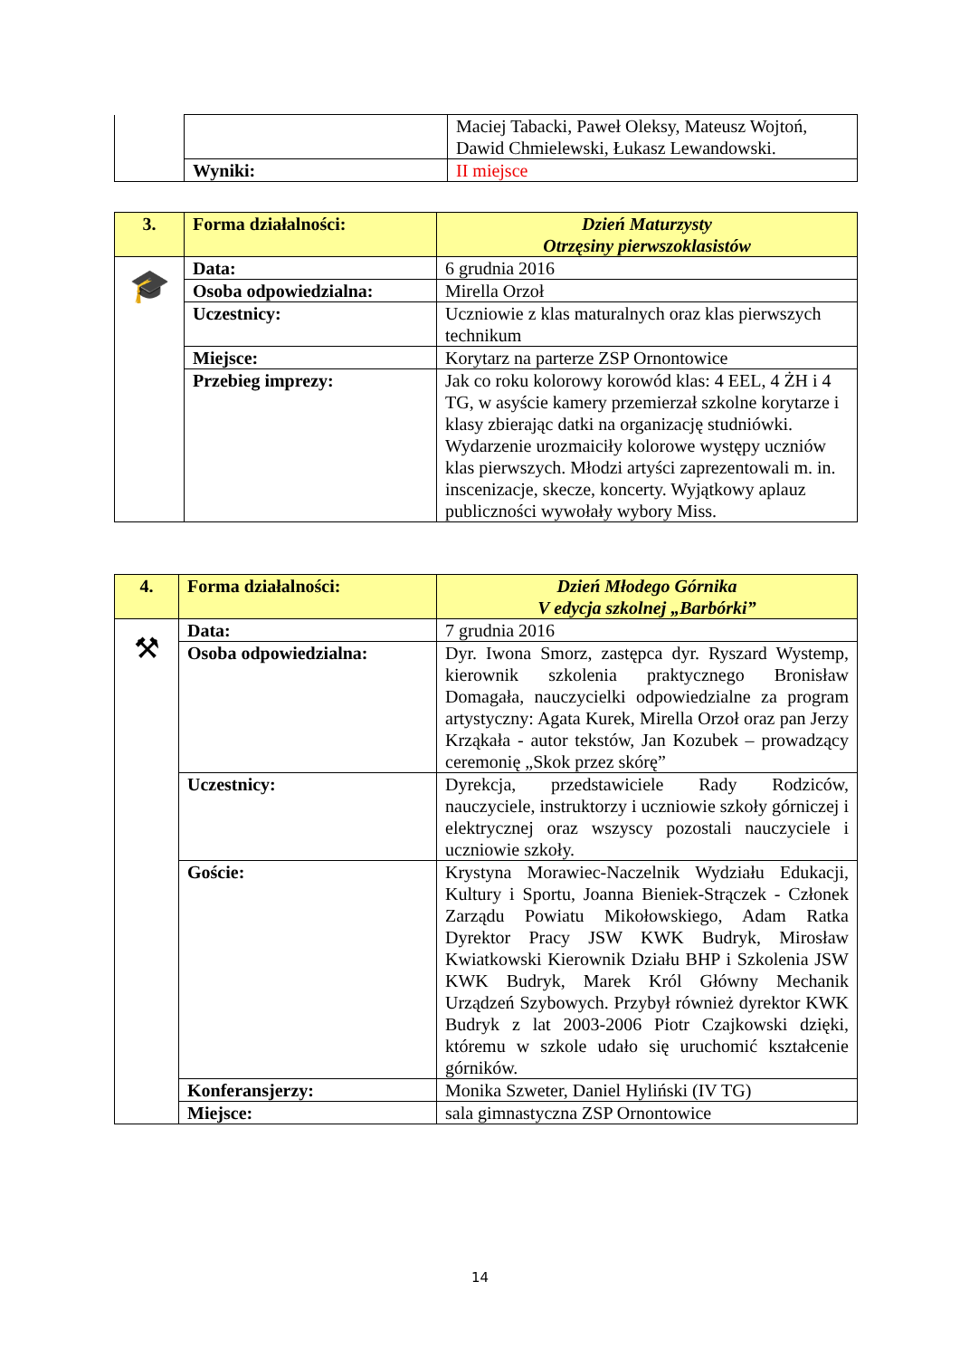| | | Maciej Tabacki, Paweł Oleksy, Mateusz Wojtoń, Dawid Chmielewski, Łukasz Lewandowski. |
| | Wyniki: | II miejsce |
| 3. | Forma działalności: | Dzień Maturzysty Otrzęsiny pierwszoklasistów |
| 🎓 | Data: | 6 grudnia 2016 |
| | Osoba odpowiedzialna: | Mirella Orzoł |
| | Uczestnicy: | Uczniowie z klas maturalnych oraz klas pierwszych technikum |
| | Miejsce: | Korytarz na parterze ZSP Ornontowice |
| | Przebieg imprezy: | Jak co roku kolorowy korowód klas: 4 EEL, 4 ŻH i 4 TG, w asyście kamery przemierzał szkolne korytarze i klasy zbierając datki na organizację studniówki. Wydarzenie urozmaiciły kolorowe występy uczniów klas pierwszych. Młodzi artyści zaprezentowali m. in. inscenizacje, skecze, koncerty. Wyjątkowy aplauz publiczności wywołały wybory Miss. |
| 4. | Forma działalności: | Dzień Młodego Górnika V edycja szkolnej „Barbórki” |
| ⚒ | Data: | 7 grudnia 2016 |
| | Osoba odpowiedzialna: | Dyr. Iwona Smorz, zastępca dyr. Ryszard Wystemp, kierownik szkolenia praktycznego Bronisław Domagała, nauczycielki odpowiedzialne za program artystyczny: Agata Kurek, Mirella Orzoł oraz pan Jerzy Krząkała - autor tekstów, Jan Kozubek – prowadzący ceremonię „Skok przez skórę” |
| | Uczestnicy: | Dyrekcja, przedstawiciele Rady Rodziców, nauczyciele, instruktorzy i uczniowie szkoły górniczej i elektrycznej oraz wszyscy pozostali nauczyciele i uczniowie szkoły. |
| | Goście: | Krystyna Morawiec-Naczelnik Wydziału Edukacji, Kultury i Sportu, Joanna Bieniek-Strączek - Członek Zarządu Powiatu Mikołowskiego, Adam Ratka Dyrektor Pracy JSW KWK Budryk, Mirosław Kwiatkowski Kierownik Działu BHP i Szkolenia JSW KWK Budryk, Marek Król Główny Mechanik Urządzeń Szybowych. Przybył również dyrektor KWK Budryk z lat 2003-2006 Piotr Czajkowski dzięki, któremu w szkole udało się uruchomić kształcenie górników. |
| | Konferansjerzy: | Monika Szweter, Daniel Hyliński (IV TG) |
| | Miejsce: | sala gimnastyczna ZSP Ornontowice |
14